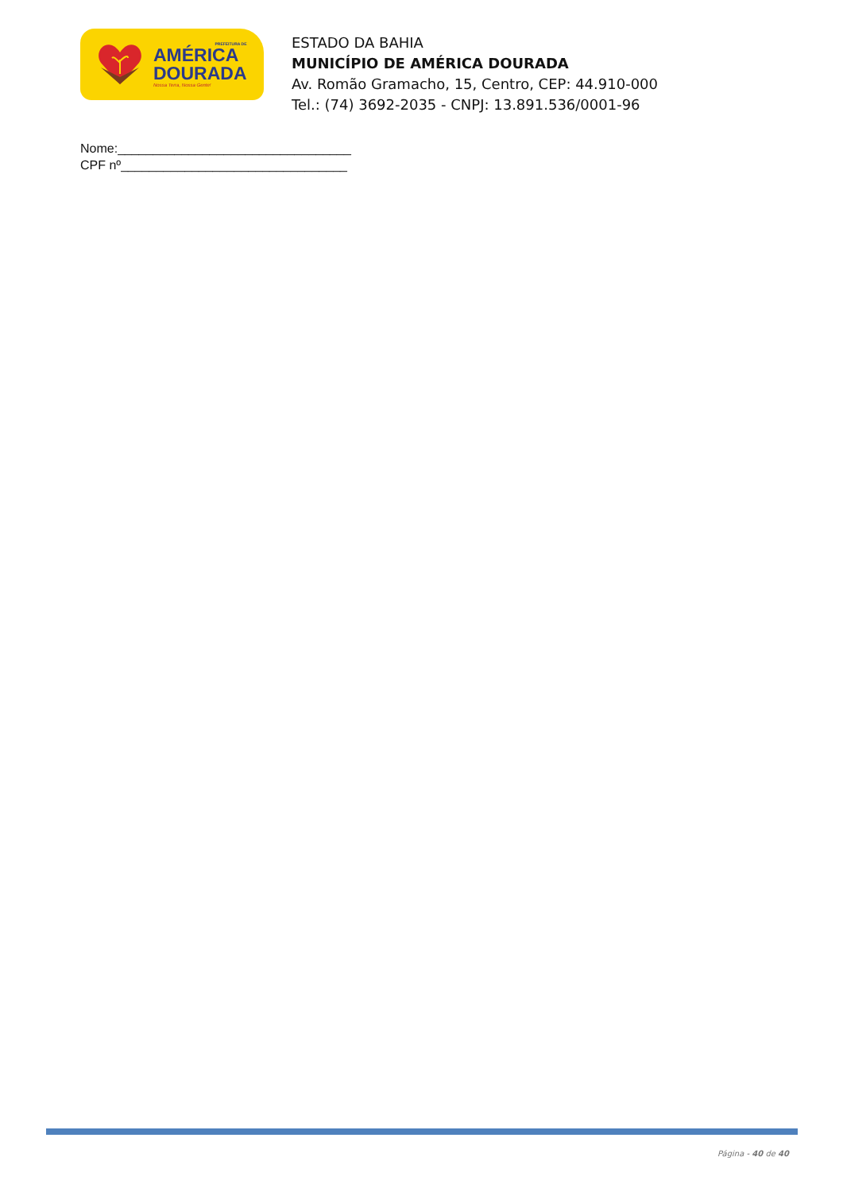PREFEITURA DE
AMÉRICA
DOURADA
Nossa Terra, Nossa Gente!
ESTADO DA BAHIA
MUNICÍPIO DE AMÉRICA DOURADA
Av. Romão Gramacho, 15, Centro, CEP: 44.910-000
Tel.: (74) 3692-2035 - CNPJ: 13.891.536/0001-96
Nome:_________________________________
CPF nº________________________________
Página - 40 de 40